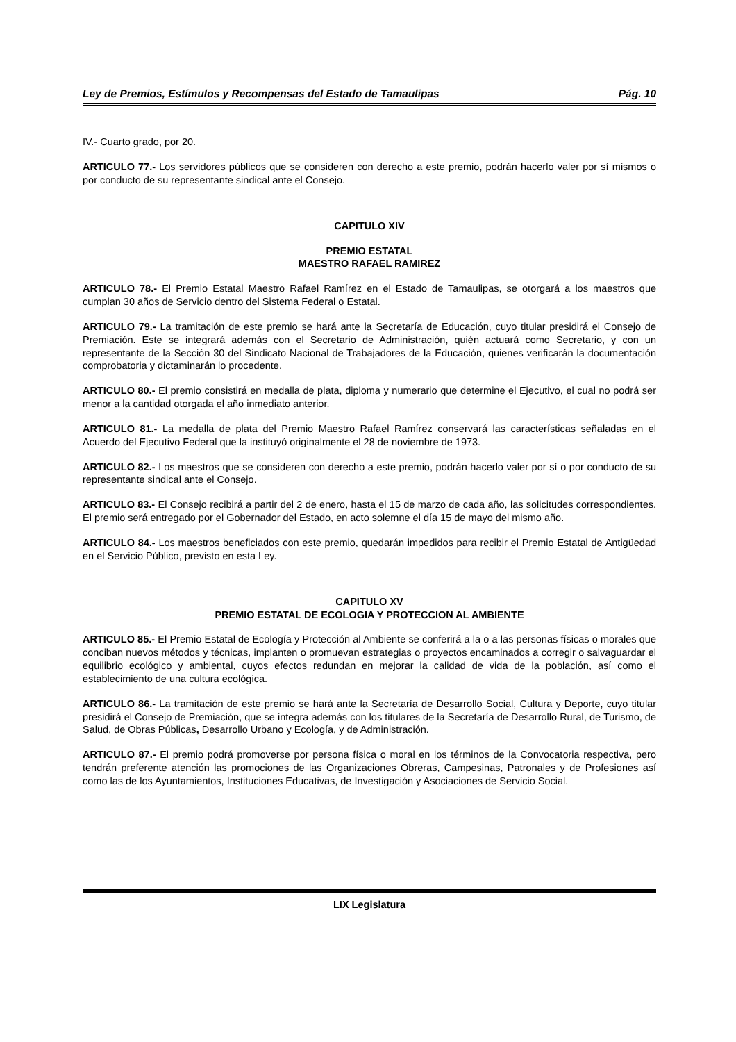Ley de Premios, Estímulos y Recompensas del Estado de Tamaulipas Pág. 10
IV.- Cuarto grado, por 20.
ARTICULO 77.- Los servidores públicos que se consideren con derecho a este premio, podrán hacerlo valer por sí mismos o por conducto de su representante sindical ante el Consejo.
CAPITULO XIV
PREMIO ESTATAL
MAESTRO RAFAEL RAMIREZ
ARTICULO 78.- El Premio Estatal Maestro Rafael Ramírez en el Estado de Tamaulipas, se otorgará a los maestros que cumplan 30 años de Servicio dentro del Sistema Federal o Estatal.
ARTICULO 79.- La tramitación de este premio se hará ante la Secretaría de Educación, cuyo titular presidirá el Consejo de Premiación. Este se integrará además con el Secretario de Administración, quién actuará como Secretario, y con un representante de la Sección 30 del Sindicato Nacional de Trabajadores de la Educación, quienes verificarán la documentación comprobatoria y dictaminarán lo procedente.
ARTICULO 80.- El premio consistirá en medalla de plata, diploma y numerario que determine el Ejecutivo, el cual no podrá ser menor a la cantidad otorgada el año inmediato anterior.
ARTICULO 81.- La medalla de plata del Premio Maestro Rafael Ramírez conservará las características señaladas en el Acuerdo del Ejecutivo Federal que la instituyó originalmente el 28 de noviembre de 1973.
ARTICULO 82.- Los maestros que se consideren con derecho a este premio, podrán hacerlo valer por sí o por conducto de su representante sindical ante el Consejo.
ARTICULO 83.- El Consejo recibirá a partir del 2 de enero, hasta el 15 de marzo de cada año, las solicitudes correspondientes. El premio será entregado por el Gobernador del Estado, en acto solemne el día 15 de mayo del mismo año.
ARTICULO 84.- Los maestros beneficiados con este premio, quedarán impedidos para recibir el Premio Estatal de Antigüedad en el Servicio Público, previsto en esta Ley.
CAPITULO XV
PREMIO ESTATAL DE ECOLOGIA Y PROTECCION AL AMBIENTE
ARTICULO 85.- El Premio Estatal de Ecología y Protección al Ambiente se conferirá a la o a las personas físicas o morales que conciban nuevos métodos y técnicas, implanten o promuevan estrategias o proyectos encaminados a corregir o salvaguardar el equilibrio ecológico y ambiental, cuyos efectos redundan en mejorar la calidad de vida de la población, así como el establecimiento de una cultura ecológica.
ARTICULO 86.- La tramitación de este premio se hará ante la Secretaría de Desarrollo Social, Cultura y Deporte, cuyo titular presidirá el Consejo de Premiación, que se integra además con los titulares de la Secretaría de Desarrollo Rural, de Turismo, de Salud, de Obras Públicas, Desarrollo Urbano y Ecología, y de Administración.
ARTICULO 87.- El premio podrá promoverse por persona física o moral en los términos de la Convocatoria respectiva, pero tendrán preferente atención las promociones de las Organizaciones Obreras, Campesinas, Patronales y de Profesiones así como las de los Ayuntamientos, Instituciones Educativas, de Investigación y Asociaciones de Servicio Social.
LIX Legislatura